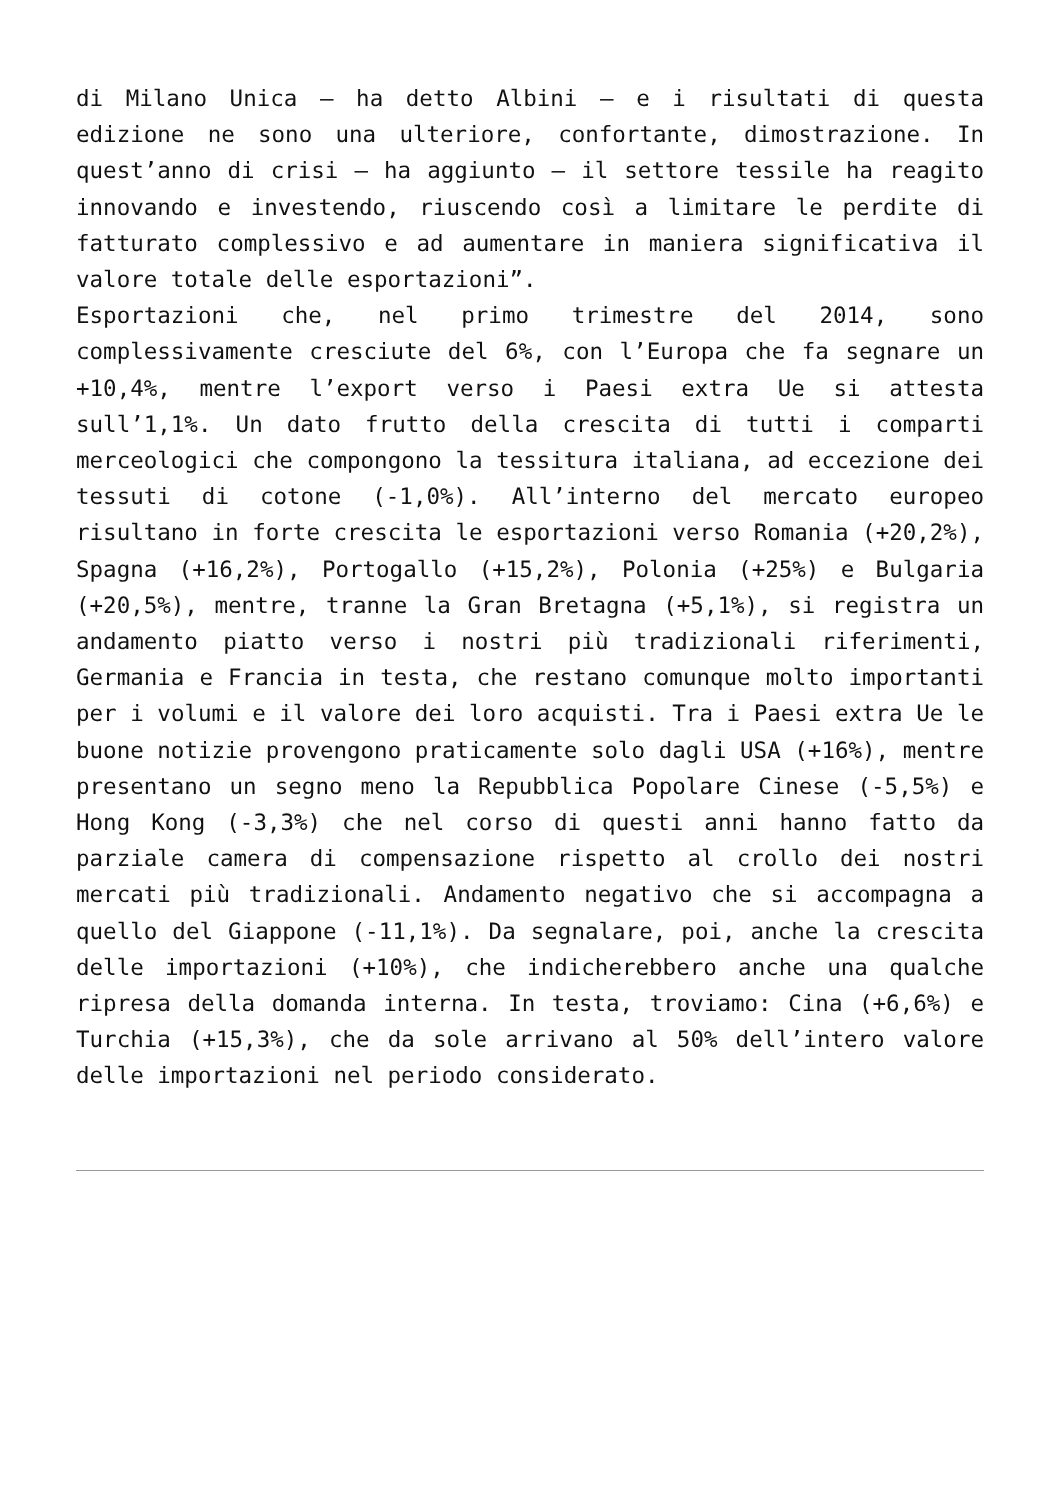di Milano Unica – ha detto Albini – e i risultati di questa edizione ne sono una ulteriore, confortante, dimostrazione. In quest’anno di crisi – ha aggiunto – il settore tessile ha reagito innovando e investendo, riuscendo così a limitare le perdite di fatturato complessivo e ad aumentare in maniera significativa il valore totale delle esportazioni”.
Esportazioni che, nel primo trimestre del 2014, sono complessivamente cresciute del 6%, con l’Europa che fa segnare un +10,4%, mentre l’export verso i Paesi extra Ue si attesta sull’1,1%. Un dato frutto della crescita di tutti i comparti merceologici che compongono la tessitura italiana, ad eccezione dei tessuti di cotone (-1,0%). All’interno del mercato europeo risultano in forte crescita le esportazioni verso Romania (+20,2%), Spagna (+16,2%), Portogallo (+15,2%), Polonia (+25%) e Bulgaria (+20,5%), mentre, tranne la Gran Bretagna (+5,1%), si registra un andamento piatto verso i nostri più tradizionali riferimenti, Germania e Francia in testa, che restano comunque molto importanti per i volumi e il valore dei loro acquisti. Tra i Paesi extra Ue le buone notizie provengono praticamente solo dagli USA (+16%), mentre presentano un segno meno la Repubblica Popolare Cinese (-5,5%) e Hong Kong (-3,3%) che nel corso di questi anni hanno fatto da parziale camera di compensazione rispetto al crollo dei nostri mercati più tradizionali. Andamento negativo che si accompagna a quello del Giappone (-11,1%). Da segnalare, poi, anche la crescita delle importazioni (+10%), che indicherebbero anche una qualche ripresa della domanda interna. In testa, troviamo: Cina (+6,6%) e Turchia (+15,3%), che da sole arrivano al 50% dell’intero valore delle importazioni nel periodo considerato.